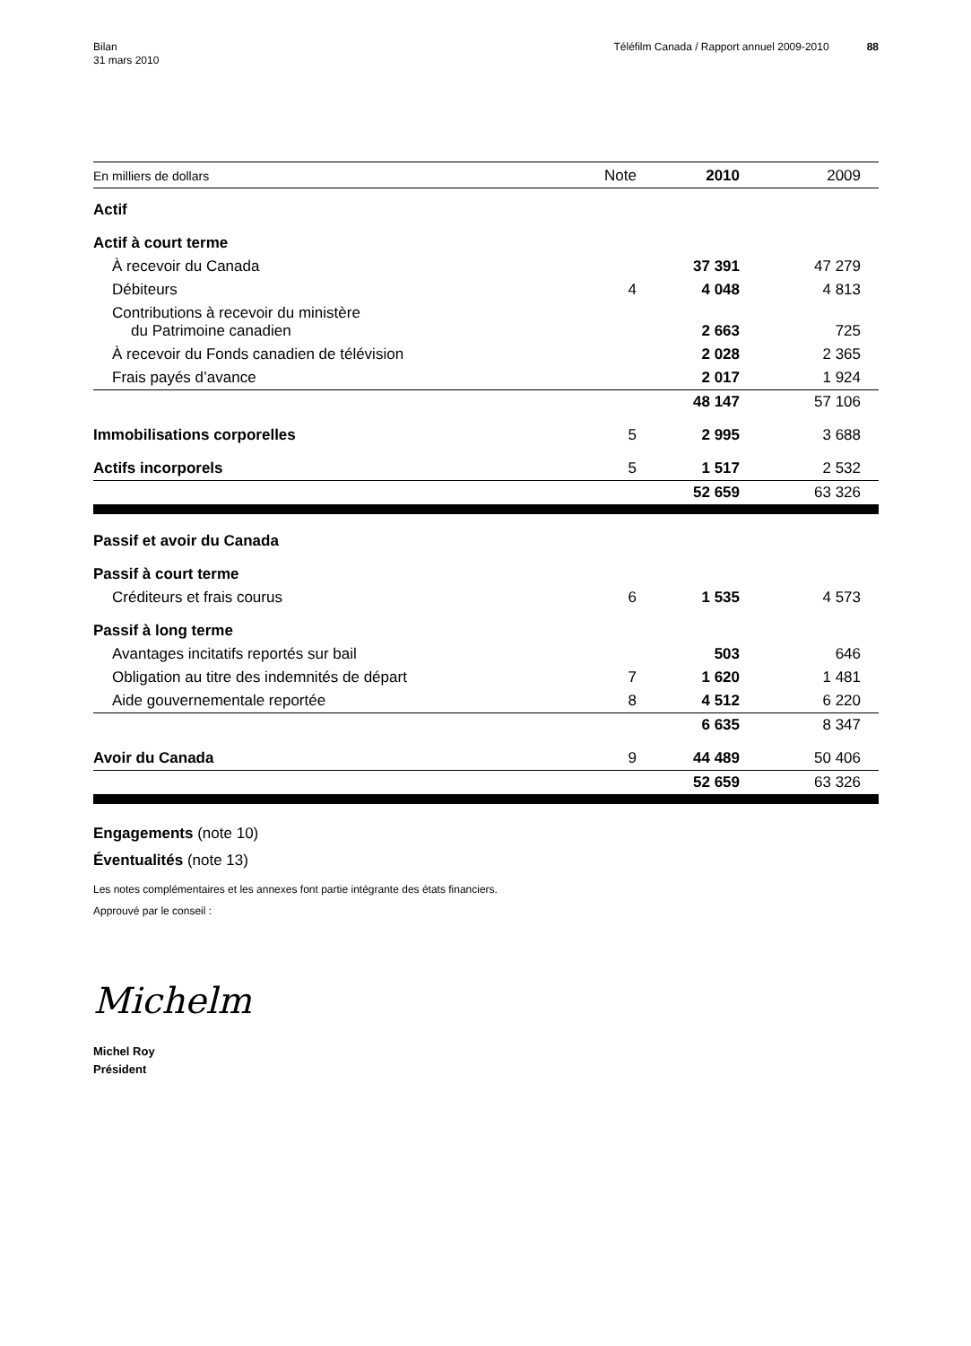Bilan
31 mars 2010
Téléfilm Canada / Rapport annuel 2009-2010
88
| En milliers de dollars | Note | 2010 | 2009 |
| --- | --- | --- | --- |
| Actif | | | |
| Actif à court terme | | | |
| À recevoir du Canada | | 37 391 | 47 279 |
| Débiteurs | 4 | 4 048 | 4 813 |
| Contributions à recevoir du ministère du Patrimoine canadien | | 2 663 | 725 |
| À recevoir du Fonds canadien de télévision | | 2 028 | 2 365 |
| Frais payés d’avance | | 2 017 | 1 924 |
| | | 48 147 | 57 106 |
| Immobilisations corporelles | 5 | 2 995 | 3 688 |
| Actifs incorporels | 5 | 1 517 | 2 532 |
| | | 52 659 | 63 326 |
| Passif et avoir du Canada | | | |
| Passif à court terme | | | |
| Créditeurs et frais courus | 6 | 1 535 | 4 573 |
| Passif à long terme | | | |
| Avantages incitatifs reportés sur bail | | 503 | 646 |
| Obligation au titre des indemnités de départ | 7 | 1 620 | 1 481 |
| Aide gouvernementale reportée | 8 | 4 512 | 6 220 |
| | | 6 635 | 8 347 |
| Avoir du Canada | 9 | 44 489 | 50 406 |
| | | 52 659 | 63 326 |
Engagements (note 10)
Éventualités (note 13)
Les notes complémentaires et les annexes font partie intégrante des états financiers.
Approuvé par le conseil :
Michelm
Michel Roy
Président